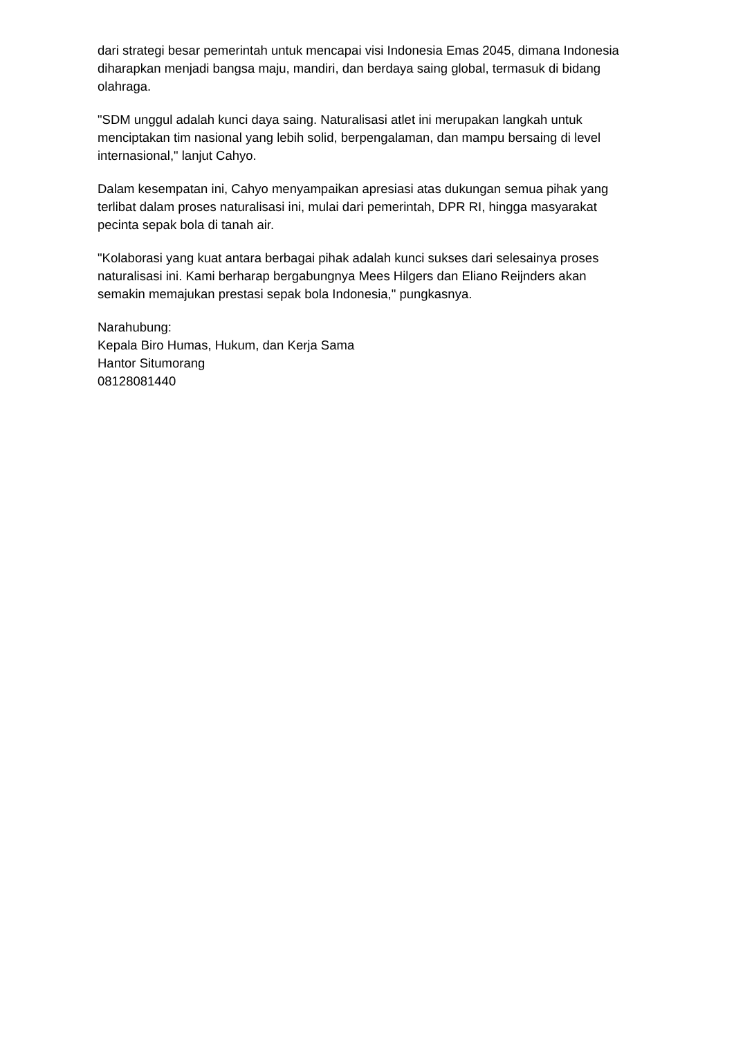dari strategi besar pemerintah untuk mencapai visi Indonesia Emas 2045, dimana Indonesia diharapkan menjadi bangsa maju, mandiri, dan berdaya saing global, termasuk di bidang olahraga.
"SDM unggul adalah kunci daya saing. Naturalisasi atlet ini merupakan langkah untuk menciptakan tim nasional yang lebih solid, berpengalaman, dan mampu bersaing di level internasional," lanjut Cahyo.
Dalam kesempatan ini, Cahyo menyampaikan apresiasi atas dukungan semua pihak yang terlibat dalam proses naturalisasi ini, mulai dari pemerintah, DPR RI, hingga masyarakat pecinta sepak bola di tanah air.
"Kolaborasi yang kuat antara berbagai pihak adalah kunci sukses dari selesainya proses naturalisasi ini. Kami berharap bergabungnya Mees Hilgers dan Eliano Reijnders akan semakin memajukan prestasi sepak bola Indonesia," pungkasnya.
Narahubung:
Kepala Biro Humas, Hukum, dan Kerja Sama
Hantor Situmorang
08128081440